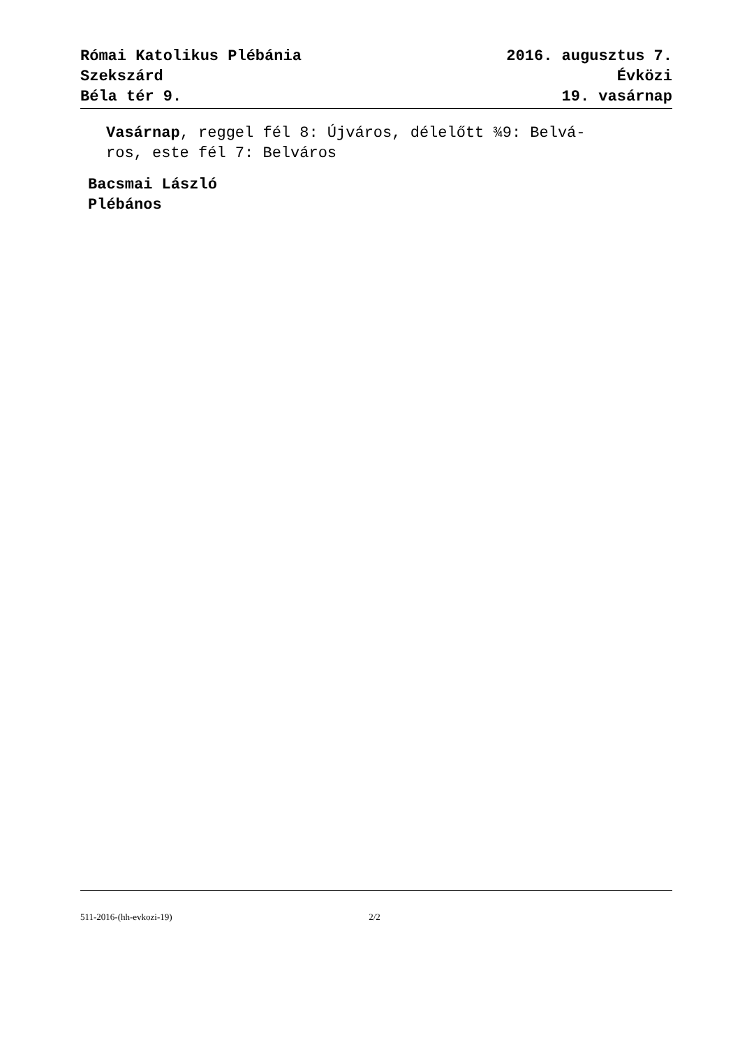Római Katolikus Plébánia
Szekszárd
Béla tér 9.
2016. augusztus 7.
Évközi
19. vasárnap
Vasárnap, reggel fél 8: Újváros, délelőtt ¾9: Belvá-
ros, este fél 7: Belváros
Bacsmai László
Plébános
511-2016-(hh-evkozi-19) 2/2